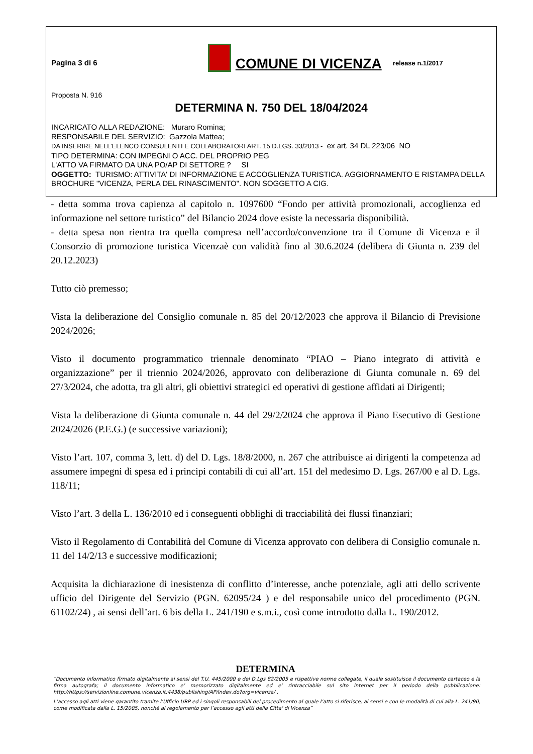Pagina 3 di 6
COMUNE DI VICENZA
release n.1/2017
Proposta N. 916
DETERMINA N. 750 DEL 18/04/2024
INCARICATO ALLA REDAZIONE: Muraro Romina;
RESPONSABILE DEL SERVIZIO: Gazzola Mattea;
DA INSERIRE NELL’ELENCO CONSULENTI E COLLABORATORI ART. 15 D.LGS. 33/2013 - ex art. 34 DL 223/06 NO
TIPO DETERMINA: CON IMPEGNI O ACC. DEL PROPRIO PEG
L'ATTO VA FIRMATO DA UNA PO/AP DI SETTORE ? SI
OGGETTO: TURISMO: ATTIVITA' DI INFORMAZIONE E ACCOGLIENZA TURISTICA. AGGIORNAMENTO E RISTAMPA DELLA BROCHURE "VICENZA, PERLA DEL RINASCIMENTO". NON SOGGETTO A CIG.
- detta somma trova capienza al capitolo n. 1097600 “Fondo per attività promozionali, accoglienza ed informazione nel settore turistico” del Bilancio 2024 dove esiste la necessaria disponibilità.
- detta spesa non rientra tra quella compresa nell’accordo/convenzione tra il Comune di Vicenza e il Consorzio di promozione turistica Vicenzaè con validità fino al 30.6.2024 (delibera di Giunta n. 239 del 20.12.2023)
Tutto ciò premesso;
Vista la deliberazione del Consiglio comunale n. 85 del 20/12/2023 che approva il Bilancio di Previsione 2024/2026;
Visto il documento programmatico triennale denominato “PIAO – Piano integrato di attività e organizzazione” per il triennio 2024/2026, approvato con deliberazione di Giunta comunale n. 69 del 27/3/2024, che adotta, tra gli altri, gli obiettivi strategici ed operativi di gestione affidati ai Dirigenti;
Vista la deliberazione di Giunta comunale n. 44 del 29/2/2024 che approva il Piano Esecutivo di Gestione 2024/2026 (P.E.G.) (e successive variazioni);
Visto l’art. 107, comma 3, lett. d) del D. Lgs. 18/8/2000, n. 267 che attribuisce ai dirigenti la competenza ad assumere impegni di spesa ed i principi contabili di cui all’art. 151 del medesimo D. Lgs. 267/00 e al D. Lgs. 118/11;
Visto l’art. 3 della L. 136/2010 ed i conseguenti obblighi di tracciabilità dei flussi finanziari;
Visto il Regolamento di Contabilità del Comune di Vicenza approvato con delibera di Consiglio comunale n. 11 del 14/2/13 e successive modificazioni;
Acquisita la dichiarazione di inesistenza di conflitto d’interesse, anche potenziale, agli atti dello scrivente ufficio del Dirigente del Servizio (PGN. 62095/24 ) e del responsabile unico del procedimento (PGN. 61102/24) , ai sensi dell’art. 6 bis della L. 241/190 e s.m.i., così come introdotto dalla L. 190/2012.
DETERMINA
“Documento informatico firmato digitalmente ai sensi del T.U. 445/2000 e del D.Lgs 82/2005 e rispettive norme collegate, il quale sostituisce il documento cartaceo e la firma autografa; il documento informatico e’ memorizzato digitalmente ed e’ rintracciabile sul sito internet per il periodo della pubblicazione: http://https://servizionline.comune.vicenza.it:4438/publishing/AP/index.do?org=vicenza/ .
L’accesso agli atti viene garantito tramite l’Ufficio URP ed i singoli responsabili del procedimento al quale l’atto si riferisce, ai sensi e con le modalità di cui alla L. 241/90, come modificata dalla L. 15/2005, nonché al regolamento per l’accesso agli atti della Citta' di Vicenza”